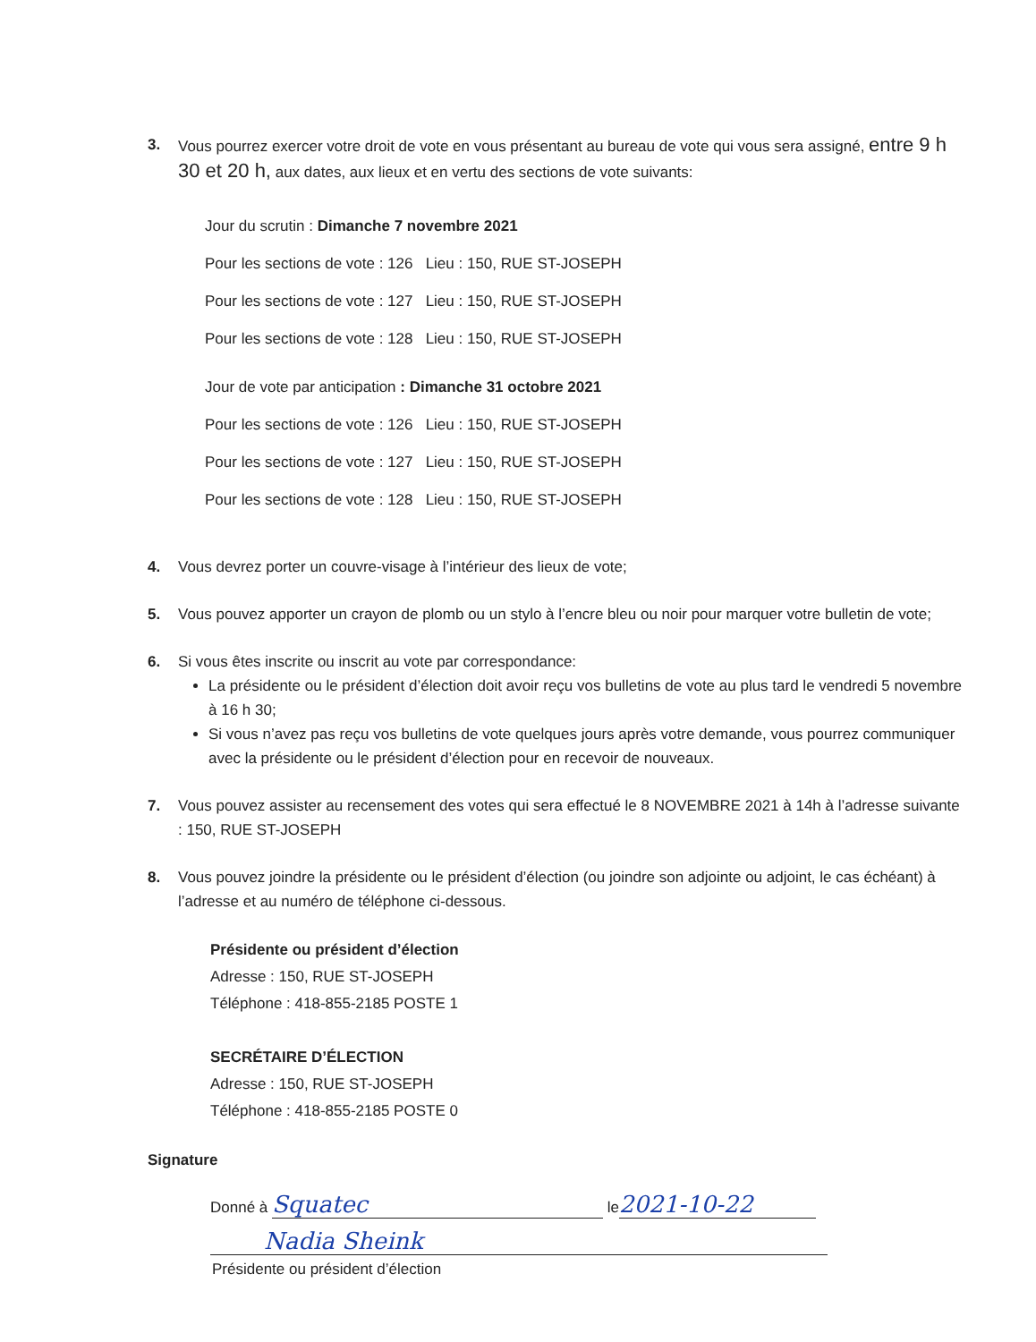3. Vous pourrez exercer votre droit de vote en vous présentant au bureau de vote qui vous sera assigné, entre 9 h 30 et 20 h, aux dates, aux lieux et en vertu des sections de vote suivants:
Jour du scrutin : Dimanche 7 novembre 2021
Pour les sections de vote : 126 Lieu : 150, RUE ST-JOSEPH
Pour les sections de vote : 127 Lieu : 150, RUE ST-JOSEPH
Pour les sections de vote : 128 Lieu : 150, RUE ST-JOSEPH
Jour de vote par anticipation : Dimanche 31 octobre 2021
Pour les sections de vote : 126 Lieu : 150, RUE ST-JOSEPH
Pour les sections de vote : 127 Lieu : 150, RUE ST-JOSEPH
Pour les sections de vote : 128 Lieu : 150, RUE ST-JOSEPH
4. Vous devrez porter un couvre-visage à l’intérieur des lieux de vote;
5. Vous pouvez apporter un crayon de plomb ou un stylo à l’encre bleu ou noir pour marquer votre bulletin de vote;
6. Si vous êtes inscrite ou inscrit au vote par correspondance:
La présidente ou le président d’élection doit avoir reçu vos bulletins de vote au plus tard le vendredi 5 novembre à 16 h 30;
Si vous n’avez pas reçu vos bulletins de vote quelques jours après votre demande, vous pourrez communiquer avec la présidente ou le président d’élection pour en recevoir de nouveaux.
7. Vous pouvez assister au recensement des votes qui sera effectué le 8 NOVEMBRE 2021 à 14h à l’adresse suivante : 150, RUE ST-JOSEPH
8. Vous pouvez joindre la présidente ou le président d’élection (ou joindre son adjointe ou adjoint, le cas échéant) à l’adresse et au numéro de téléphone ci-dessous.
Présidente ou président d’élection
Adresse : 150, RUE ST-JOSEPH
Téléphone : 418-855-2185 POSTE 1
SECRÉTAIRE D’ÉLECTION
Adresse : 150, RUE ST-JOSEPH
Téléphone : 418-855-2185 POSTE 0
Signature
Donné à Squatec le 2021-10-22
Nadia Sheink
Présidente ou président d’élection